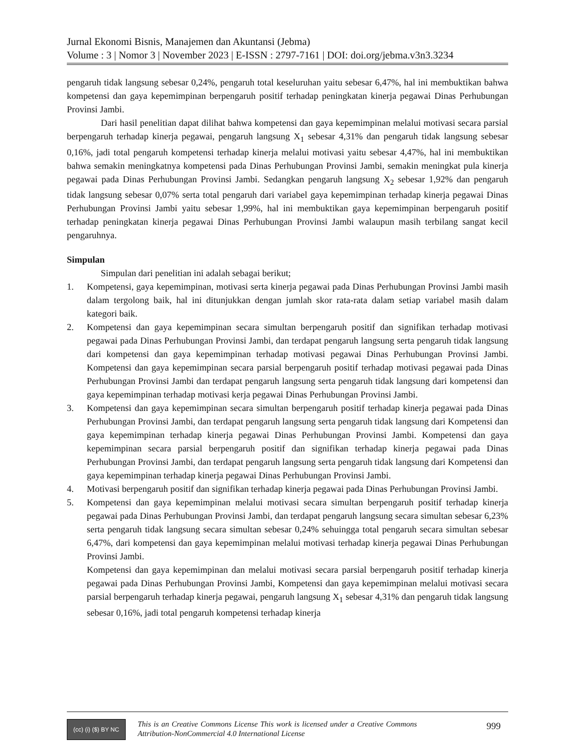Jurnal Ekonomi Bisnis, Manajemen dan Akuntansi (Jebma)
Volume : 3 | Nomor 3 | November 2023 | E-ISSN : 2797-7161 | DOI: doi.org/jebma.v3n3.3234
pengaruh tidak langsung sebesar 0,24%, pengaruh total keseluruhan yaitu sebesar 6,47%, hal ini membuktikan bahwa kompetensi dan gaya kepemimpinan berpengaruh positif terhadap peningkatan kinerja pegawai Dinas Perhubungan Provinsi Jambi.
Dari hasil penelitian dapat dilihat bahwa kompetensi dan gaya kepemimpinan melalui motivasi secara parsial berpengaruh terhadap kinerja pegawai, pengaruh langsung X<sub>1</sub> sebesar 4,31% dan pengaruh tidak langsung sebesar 0,16%, jadi total pengaruh kompetensi terhadap kinerja melalui motivasi yaitu sebesar 4,47%, hal ini membuktikan bahwa semakin meningkatnya kompetensi pada Dinas Perhubungan Provinsi Jambi, semakin meningkat pula kinerja pegawai pada Dinas Perhubungan Provinsi Jambi. Sedangkan pengaruh langsung X<sub>2</sub> sebesar 1,92% dan pengaruh tidak langsung sebesar 0,07% serta total pengaruh dari variabel gaya kepemimpinan terhadap kinerja pegawai Dinas Perhubungan Provinsi Jambi yaitu sebesar 1,99%, hal ini membuktikan gaya kepemimpinan berpengaruh positif terhadap peningkatan kinerja pegawai Dinas Perhubungan Provinsi Jambi walaupun masih terbilang sangat kecil pengaruhnya.
Simpulan
Simpulan dari penelitian ini adalah sebagai berikut;
1. Kompetensi, gaya kepemimpinan, motivasi serta kinerja pegawai pada Dinas Perhubungan Provinsi Jambi masih dalam tergolong baik, hal ini ditunjukkan dengan jumlah skor rata-rata dalam setiap variabel masih dalam kategori baik.
2. Kompetensi dan gaya kepemimpinan secara simultan berpengaruh positif dan signifikan terhadap motivasi pegawai pada Dinas Perhubungan Provinsi Jambi, dan terdapat pengaruh langsung serta pengaruh tidak langsung dari kompetensi dan gaya kepemimpinan terhadap motivasi pegawai Dinas Perhubungan Provinsi Jambi. Kompetensi dan gaya kepemimpinan secara parsial berpengaruh positif terhadap motivasi pegawai pada Dinas Perhubungan Provinsi Jambi dan terdapat pengaruh langsung serta pengaruh tidak langsung dari kompetensi dan gaya kepemimpinan terhadap motivasi kerja pegawai Dinas Perhubungan Provinsi Jambi.
3. Kompetensi dan gaya kepemimpinan secara simultan berpengaruh positif terhadap kinerja pegawai pada Dinas Perhubungan Provinsi Jambi, dan terdapat pengaruh langsung serta pengaruh tidak langsung dari Kompetensi dan gaya kepemimpinan terhadap kinerja pegawai Dinas Perhubungan Provinsi Jambi. Kompetensi dan gaya kepemimpinan secara parsial berpengaruh positif dan signifikan terhadap kinerja pegawai pada Dinas Perhubungan Provinsi Jambi, dan terdapat pengaruh langsung serta pengaruh tidak langsung dari Kompetensi dan gaya kepemimpinan terhadap kinerja pegawai Dinas Perhubungan Provinsi Jambi.
4. Motivasi berpengaruh positif dan signifikan terhadap kinerja pegawai pada Dinas Perhubungan Provinsi Jambi.
5. Kompetensi dan gaya kepemimpinan melalui motivasi secara simultan berpengaruh positif terhadap kinerja pegawai pada Dinas Perhubungan Provinsi Jambi, dan terdapat pengaruh langsung secara simultan sebesar 6,23% serta pengaruh tidak langsung secara simultan sebesar 0,24% sehuingga total pengaruh secara simultan sebesar 6,47%, dari kompetensi dan gaya kepemimpinan melalui motivasi terhadap kinerja pegawai Dinas Perhubungan Provinsi Jambi.
Kompetensi dan gaya kepemimpinan dan melalui motivasi secara parsial berpengaruh positif terhadap kinerja pegawai pada Dinas Perhubungan Provinsi Jambi, Kompetensi dan gaya kepemimpinan melalui motivasi secara parsial berpengaruh terhadap kinerja pegawai, pengaruh langsung X<sub>1</sub> sebesar 4,31% dan pengaruh tidak langsung sebesar 0,16%, jadi total pengaruh kompetensi terhadap kinerja
(cc) (i) ($) BY NC
This is an Creative Commons License This work is licensed under a Creative Commons Attribution-NonCommercial 4.0 International License
999